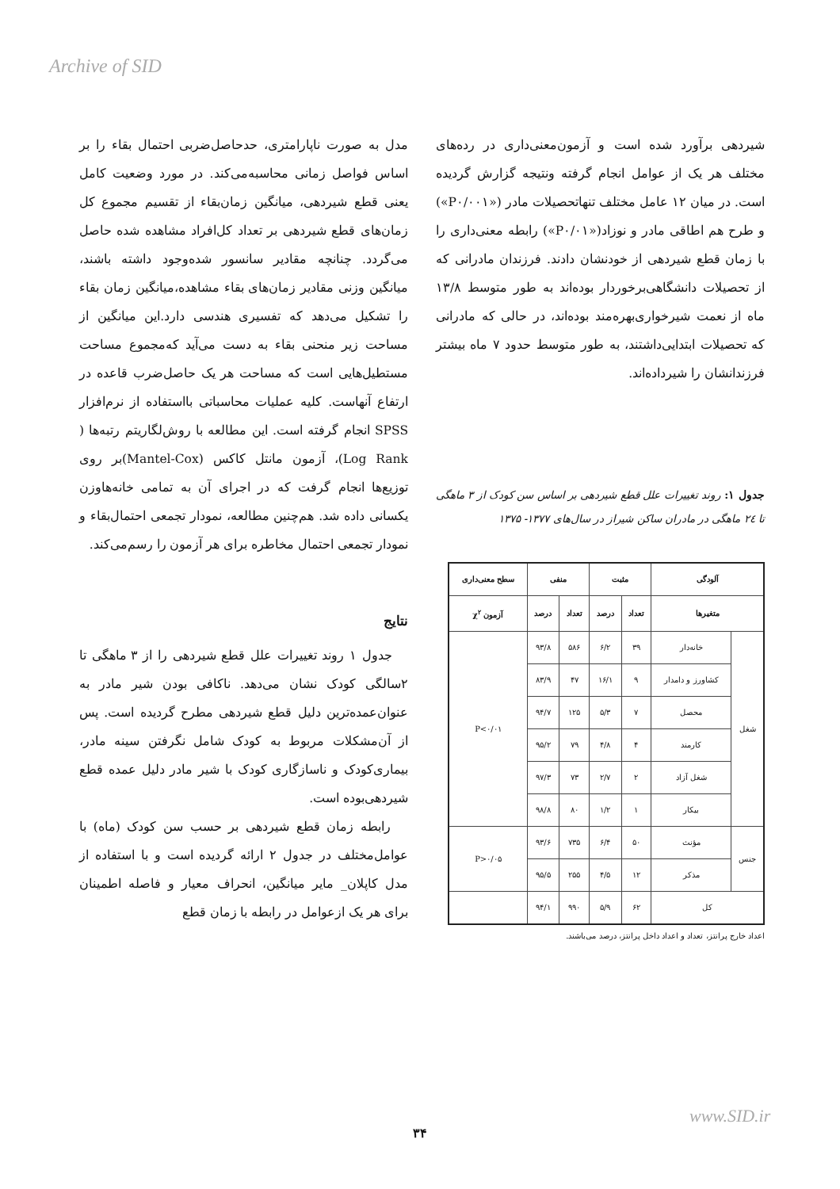Archive of SID
مدل به صورت ناپارامتری، حدحاصل‌ضربی احتمال بقاء را بر اساس فواصل زمانی محاسبه‌می‌کند. در مورد وضعیت کامل یعنی قطع شیردهی، میانگین زمان‌بقاء از تقسیم مجموع کل زمان‌های قطع شیردهی بر تعداد کل‌افراد مشاهده شده حاصل می‌گردد. چنانچه مقادیر سانسور شده‌وجود داشته باشند، میانگین وزنی مقادیر زمان‌های بقاء مشاهده،میانگین زمان بقاء را تشکیل می‌دهد که تفسیری هندسی دارد.این میانگین از مساحت زیر منحنی بقاء به دست می‌آید که‌مجموع مساحت مستطیل‌هایی است که مساحت هر یک حاصل‌ضرب قاعده در ارتفاع آنهاست. کلیه عملیات محاسباتی بااستفاده از نرم‌افزار SPSS انجام گرفته است. این مطالعه با روش‌لگاریتم رتبه‌ها ( Log Rank)، آزمون مانتل کاکس (Mantel-Cox)بر روی توزیع‌ها انجام گرفت که در اجرای آن به تمامی خانه‌هاوزن یکسانی داده شد. هم‌چنین مطالعه، نمودار تجمعی احتمال‌بقاء و نمودار تجمعی احتمال مخاطره برای هر آزمون را رسم‌می‌کند.
نتایج
جدول ۱ روند تغییرات علل قطع شیردهی را از ۳ ماهگی تا ۲سالگی کودک نشان می‌دهد. ناکافی بودن شیر مادر به عنوان‌عمده‌ترین دلیل قطع شیردهی مطرح گردیده است. پس از آن‌مشکلات مربوط به کودک شامل نگرفتن سینه مادر، بیماری‌کودک و ناسازگاری کودک با شیر مادر دلیل عمده قطع شیردهی‌بوده است.
رابطه زمان قطع شیردهی بر حسب سن کودک (ماه) با عوامل‌مختلف در جدول ۲ ارائه گردیده است و با استفاده از مدل کاپلان_ مایر میانگین، انحراف معیار و فاصله اطمینان برای هر یک ازعوامل در رابطه با زمان قطع
شیردهی برآورد شده است و آزمون‌معنی‌داری در رده‌های مختلف هر یک از عوامل انجام گرفته ونتیجه گزارش گردیده است. در میان ۱۲ عامل مختلف تنهاتحصیلات مادر («P۰/۰۰۱») و طرح هم اطاقی مادر و نوزاد(«P۰/۰۱») رابطه معنی‌داری را با زمان قطع شیردهی از خودنشان دادند. فرزندان مادرانی که از تحصیلات دانشگاهی‌برخوردار بوده‌اند به طور متوسط ۱۳/۸ ماه از نعمت شیرخواری‌بهره‌مند بوده‌اند، در حالی که مادرانی که تحصیلات ابتدایی‌داشتند، به طور متوسط حدود ۷ ماه بیشتر فرزندانشان را شیرداده‌اند.
جدول ۱: روند تغییرات علل قطع شیردهی بر اساس سن کودک از ۳ ماهگی تا ۲٤ ماهگی در مادران ساکن شیراز در سال‌های ۱۳۷۷- ۱۳۷۵
| آلودگی | | مثبت | | منفی | | سطح معنی‌داری |
| --- | --- | --- | --- | --- | --- | --- |
| متغیرها | | تعداد | درصد | تعداد | درصد | آزمون χ<sup>۲</sup> |
| شغل | خانه‌دار | ۳۹ | ۶/۲ | ۵۸۶ | ۹۳/۸ | P<۰/۰۱ |
| | کشاورز و دامدار | ۹ | ۱۶/۱ | ۴۷ | ۸۳/۹ | |
| | محصل | ۷ | ۵/۳ | ۱۲۵ | ۹۴/۷ | |
| | کارمند | ۴ | ۴/۸ | ۷۹ | ۹۵/۲ | |
| | شغل آزاد | ۲ | ۲/۷ | ۷۳ | ۹۷/۳ | |
| | بیکار | ۱ | ۱/۲ | ۸۰ | ۹۸/۸ | |
| جنس | مؤنث | ۵۰ | ۶/۴ | ۷۳۵ | ۹۳/۶ | P>۰/۰۵ |
| | مذکر | ۱۲ | ۴/۵ | ۲۵۵ | ۹۵/۵ | |
| کل | | ۶۲ | ۵/۹ | ۹۹۰ | ۹۴/۱ | |
اعداد خارج پرانتز، تعداد و اعداد داخل پرانتز، درصد می‌باشند.
www.SID.ir
۳۴